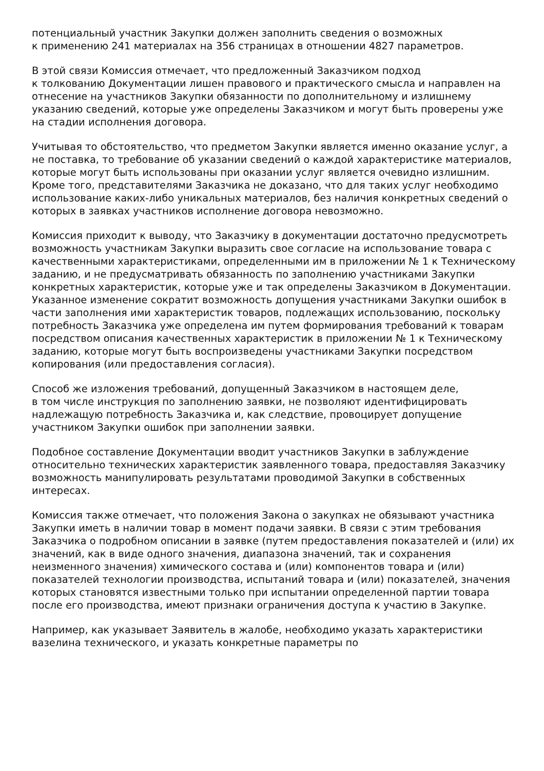потенциальный участник Закупки должен заполнить сведения о возможных
к применению 241 материалах на 356 страницах в отношении 4827 параметров.
В этой связи Комиссия отмечает, что предложенный Заказчиком подход
к толкованию Документации лишен правового и практического смысла и направлен на отнесение на участников Закупки обязанности по дополнительному и излишнему указанию сведений, которые уже определены Заказчиком и могут быть проверены уже на стадии исполнения договора.
Учитывая то обстоятельство, что предметом Закупки является именно оказание услуг, а не поставка, то требование об указании сведений о каждой характеристике материалов, которые могут быть использованы при оказании услуг является очевидно излишним. Кроме того, представителями Заказчика не доказано, что для таких услуг необходимо использование каких-либо уникальных материалов, без наличия конкретных сведений о которых в заявках участников исполнение договора невозможно.
Комиссия приходит к выводу, что Заказчику в документации достаточно предусмотреть возможность участникам Закупки выразить свое согласие на использование товара с качественными характеристиками, определенными им в приложении № 1 к Техническому заданию, и не предусматривать обязанность по заполнению участниками Закупки конкретных характеристик, которые уже и так определены Заказчиком в Документации. Указанное изменение сократит возможность допущения участниками Закупки ошибок в части заполнения ими характеристик товаров, подлежащих использованию, поскольку потребность Заказчика уже определена им путем формирования требований к товарам посредством описания качественных характеристик в приложении № 1 к Техническому заданию, которые могут быть воспроизведены участниками Закупки посредством копирования (или предоставления согласия).
Способ же изложения требований, допущенный Заказчиком в настоящем деле,
в том числе инструкция по заполнению заявки, не позволяют идентифицировать надлежащую потребность Заказчика и, как следствие, провоцирует допущение участником Закупки ошибок при заполнении заявки.
Подобное составление Документации вводит участников Закупки в заблуждение относительно технических характеристик заявленного товара, предоставляя Заказчику возможность манипулировать результатами проводимой Закупки в собственных интересах.
Комиссия также отмечает, что положения Закона о закупках не обязывают участника Закупки иметь в наличии товар в момент подачи заявки. В связи с этим требования Заказчика о подробном описании в заявке (путем предоставления показателей и (или) их значений, как в виде одного значения, диапазона значений, так и сохранения неизменного значения) химического состава и (или) компонентов товара и (или) показателей технологии производства, испытаний товара и (или) показателей, значения которых становятся известными только при испытании определенной партии товара после его производства, имеют признаки ограничения доступа к участию в Закупке.
Например, как указывает Заявитель в жалобе, необходимо указать характеристики вазелина технического, и указать конкретные параметры по